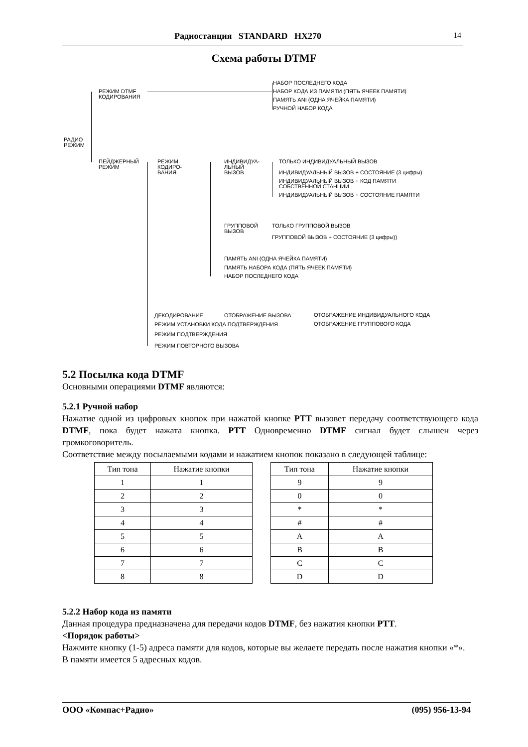Радиостанция STANDARD HX270 14
Схема работы DTMF
РЕЖИМ DTMF
КОДИРОВАНИЯ
НАБОР ПОСЛЕДНЕГО КОДА
НАБОР КОДА ИЗ ПАМЯТИ (ПЯТЬ ЯЧЕЕК ПАМЯТИ)
ПАМЯТЬ ANI (ОДНА ЯЧЕЙКА ПАМЯТИ)
РУЧНОЙ НАБОР КОДА
РАДИО
РЕЖИМ
ПЕЙДЖЕРНЫЙ
РЕЖИМ
РЕЖИМ
КОДИРО-
ВАНИЯ
ИНДИВИДУА-
ЛЬНЫЙ
ВЫЗОВ
ТОЛЬКО ИНДИВИДУАЛЬНЫЙ ВЫЗОВ
ИНДИВИДУАЛЬНЫЙ ВЫЗОВ + СОСТОЯНИЕ (3 цифры)
ИНДИВИДУАЛЬНЫЙ ВЫЗОВ + КОД ПАМЯТИ
СОБСТВЕННОЙ СТАНЦИИ
ИНДИВИДУАЛЬНЫЙ ВЫЗОВ + СОСТОЯНИЕ ПАМЯТИ
ГРУППОВОЙ
ВЫЗОВ
ТОЛЬКО ГРУППОВОЙ ВЫЗОВ
ГРУППОВОЙ ВЫЗОВ + СОСТОЯНИЕ (3 цифры))
ПАМЯТЬ ANI (ОДНА ЯЧЕЙКА ПАМЯТИ)
ПАМЯТЬ НАБОРА КОДА (ПЯТЬ ЯЧЕЕК ПАМЯТИ)
НАБОР ПОСЛЕДНЕГО КОДА
ДЕКОДИРОВАНИЕ ОТОБРАЖЕНИЕ ВЫЗОВА ОТОБРАЖЕНИЕ ИНДИВИДУАЛЬНОГО КОДА
ОТОБРАЖЕНИЕ ГРУППОВОГО КОДА
РЕЖИМ УСТАНОВКИ КОДА ПОДТВЕРЖДЕНИЯ
РЕЖИМ ПОДТВЕРЖДЕНИЯ
РЕЖИМ ПОВТОРНОГО ВЫЗОВА
5.2 Посылка кода DTMF
Основными операциями DTMF являются:
5.2.1 Ручной набор
Нажатие одной из цифровых кнопок при нажатой кнопке PTT вызовет передачу соответствующего кода DTMF, пока будет нажата кнопка. PTT Одновременно DTMF сигнал будет слышен через громкоговоритель.
Соответствие между посылаемыми кодами и нажатием кнопок показано в следующей таблице:
| Тип тона | Нажатие кнопки |
| --- | --- |
| 1 | 1 |
| 2 | 2 |
| 3 | 3 |
| 4 | 4 |
| 5 | 5 |
| 6 | 6 |
| 7 | 7 |
| 8 | 8 |
| Тип тона | Нажатие кнопки |
| --- | --- |
| 9 | 9 |
| 0 | 0 |
| * | * |
| # | # |
| A | A |
| B | B |
| C | C |
| D | D |
5.2.2 Набор кода из памяти
Данная процедура предназначена для передачи кодов DTMF, без нажатия кнопки PTT.
<Порядок работы>
Нажмите кнопку (1-5) адреса памяти для кодов, которые вы желаете передать после нажатия кнопки «*».
В памяти имеется 5 адресных кодов.
ООО «Компас+Радио» (095) 956-13-94